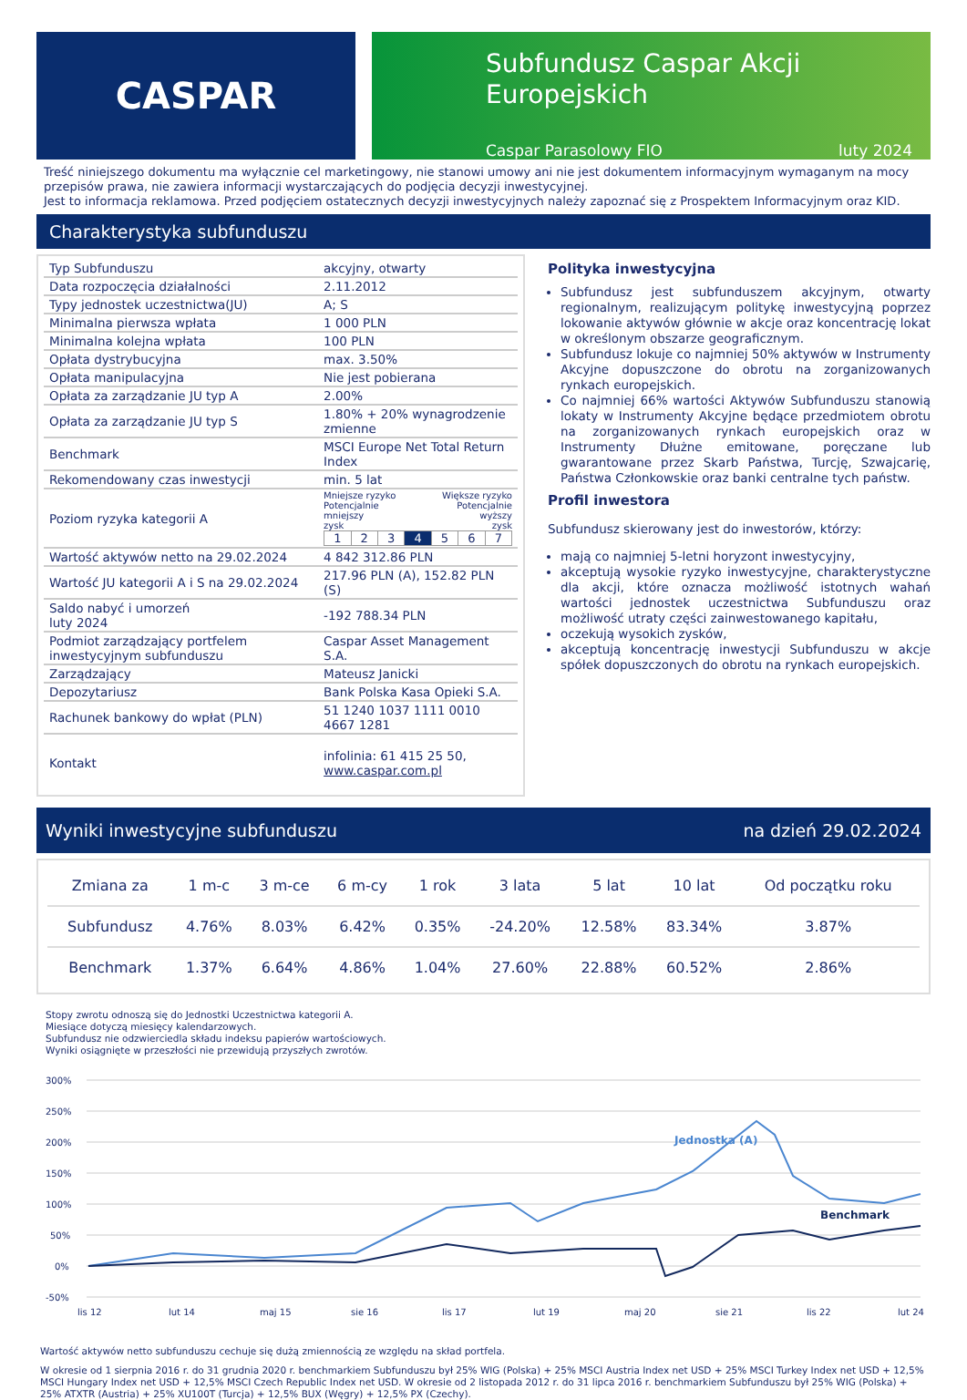CASPAR
Subfundusz Caspar Akcji
Europejskich
Caspar Parasolowy FIO luty 2024
Treść niniejszego dokumentu ma wyłącznie cel marketingowy, nie stanowi umowy ani nie jest dokumentem informacyjnym wymaganym na mocy przepisów prawa, nie zawiera informacji wystarczających do podjęcia decyzji inwestycyjnej.
Jest to informacja reklamowa. Przed podjęciem ostatecznych decyzji inwestycyjnych należy zapoznać się z Prospektem Informacyjnym oraz KID.
Charakterystyka subfunduszu
| Typ Subfunduszu | akcyjny, otwarty |
| Data rozpoczęcia działalności | 2.11.2012 |
| Typy jednostek uczestnictwa(JU) | A; S |
| Minimalna pierwsza wpłata | 1 000 PLN |
| Minimalna kolejna wpłata | 100 PLN |
| Opłata dystrybucyjna | max. 3.50% |
| Opłata manipulacyjna | Nie jest pobierana |
| Opłata za zarządzanie JU typ A | 2.00% |
| Opłata za zarządzanie JU typ S | 1.80% + 20% wynagrodzenie zmienne |
| Benchmark | MSCI Europe Net Total Return Index |
| Rekomendowany czas inwestycji | min. 5 lat |
| Poziom ryzyka kategorii A | Mniejsze ryzyko Potencjalnie mniejszy zysk Większe ryzyko Potencjalnie wyższy zysk / 1 / 2 / 3 / 4 / 5 / 6 / 7 / |
| Wartość aktywów netto na 29.02.2024 | 4 842 312.86 PLN |
| Wartość JU kategorii A i S na 29.02.2024 | 217.96 PLN (A), 152.82 PLN (S) |
| Saldo nabyć i umorzeń luty 2024 | -192 788.34 PLN |
| Podmiot zarządzający portfelem inwestycyjnym subfunduszu | Caspar Asset Management S.A. |
| Zarządzający | Mateusz Janicki |
| Depozytariusz | Bank Polska Kasa Opieki S.A. |
| Rachunek bankowy do wpłat (PLN) | 51 1240 1037 1111 0010 4667 1281 |
| Kontakt | infolinia: 61 415 25 50, www.caspar.com.pl |
Polityka inwestycyjna
Subfundusz jest subfunduszem akcyjnym, otwarty regionalnym, realizującym politykę inwestycyjną poprzez lokowanie aktywów głównie w akcje oraz koncentrację lokat w określonym obszarze geograficznym.
Subfundusz lokuje co najmniej 50% aktywów w Instrumenty Akcyjne dopuszczone do obrotu na zorganizowanych rynkach europejskich.
Co najmniej 66% wartości Aktywów Subfunduszu stanowią lokaty w Instrumenty Akcyjne będące przedmiotem obrotu na zorganizowanych rynkach europejskich oraz w Instrumenty Dłużne emitowane, poręczane lub gwarantowane przez Skarb Państwa, Turcję, Szwajcarię, Państwa Członkowskie oraz banki centralne tych państw.
Profil inwestora
Subfundusz skierowany jest do inwestorów, którzy:
mają co najmniej 5-letni horyzont inwestycyjny,
akceptują wysokie ryzyko inwestycyjne, charakterystyczne dla akcji, które oznacza możliwość istotnych wahań wartości jednostek uczestnictwa Subfunduszu oraz możliwość utraty części zainwestowanego kapitału,
oczekują wysokich zysków,
akceptują koncentrację inwestycji Subfunduszu w akcje spółek dopuszczonych do obrotu na rynkach europejskich.
Wyniki inwestycyjne subfunduszu na dzień 29.02.2024
| Zmiana za | 1 m-c | 3 m-ce | 6 m-cy | 1 rok | 3 lata | 5 lat | 10 lat | Od początku roku |
| --- | --- | --- | --- | --- | --- | --- | --- | --- |
| Subfundusz | 4.76% | 8.03% | 6.42% | 0.35% | -24.20% | 12.58% | 83.34% | 3.87% |
| Benchmark | 1.37% | 6.64% | 4.86% | 1.04% | 27.60% | 22.88% | 60.52% | 2.86% |
Stopy zwrotu odnoszą się do Jednostki Uczestnictwa kategorii A.
Miesiące dotyczą miesięcy kalendarzowych.
Subfundusz nie odzwierciedla składu indeksu papierów wartościowych.
Wyniki osiągnięte w przeszłości nie przewidują przyszłych zwrotów.
300%
250%
200%
150%
100%
50%
0%
-50%
lis 12
lut 14
maj 15
sie 16
lis 17
lut 19
maj 20
sie 21
lis 22
lut 24
Jednostka (A)
Benchmark
Wartość aktywów netto subfunduszu cechuje się dużą zmiennością ze względu na skład portfela.
W okresie od 1 sierpnia 2016 r. do 31 grudnia 2020 r. benchmarkiem Subfunduszu był 25% WIG (Polska) + 25% MSCI Austria Index net USD + 25% MSCI Turkey Index net USD + 12,5% MSCI Hungary Index net USD + 12,5% MSCI Czech Republic Index net USD. W okresie od 2 listopada 2012 r. do 31 lipca 2016 r. benchmarkiem Subfunduszu był 25% WIG (Polska) + 25% ATXTR (Austria) + 25% XU100T (Turcja) + 12,5% BUX (Węgry) + 12,5% PX (Czechy).